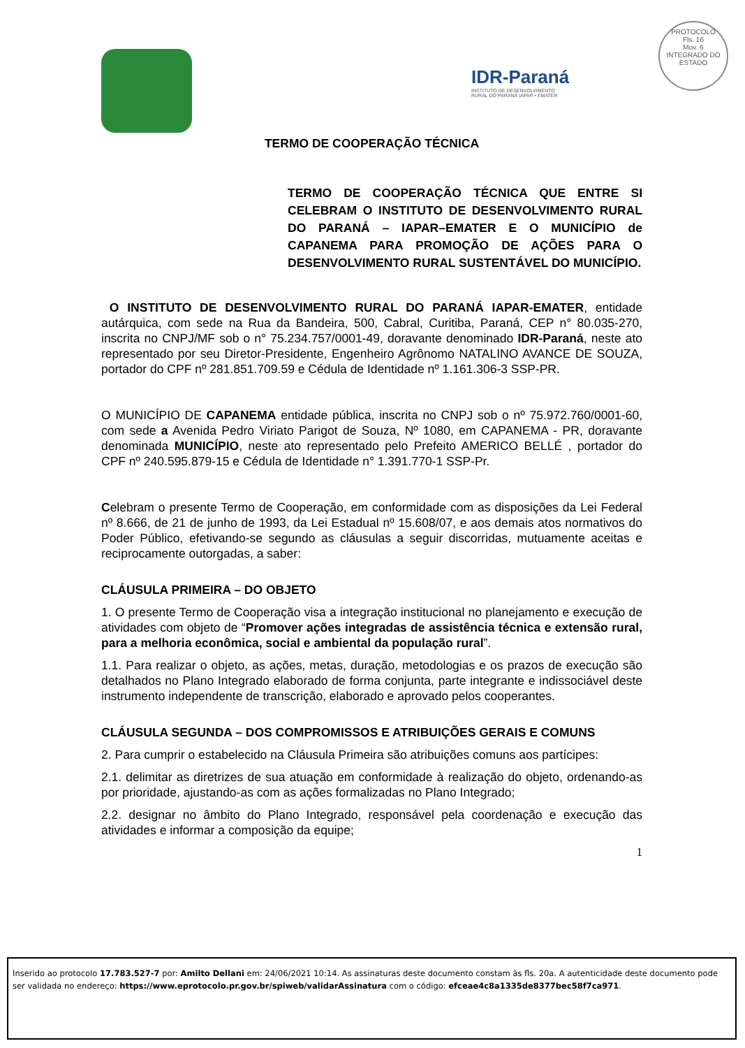IDR-Paraná
INSTITUTO DE DESENVOLVIMENTO
RURAL DO PARANÁ IAPAR • EMATER
PROTOCOLO
Fls. 16
Mov. 6
INTEGRADO DO ESTADO
TERMO DE COOPERAÇÃO TÉCNICA
TERMO DE COOPERAÇÃO TÉCNICA QUE ENTRE SI CELEBRAM O INSTITUTO DE DESENVOLVIMENTO RURAL DO PARANÁ – IAPAR–EMATER E O MUNICÍPIO de CAPANEMA PARA PROMOÇÃO DE AÇÕES PARA O DESENVOLVIMENTO RURAL SUSTENTÁVEL DO MUNICÍPIO.
O INSTITUTO DE DESENVOLVIMENTO RURAL DO PARANÁ IAPAR-EMATER, entidade autárquica, com sede na Rua da Bandeira, 500, Cabral, Curitiba, Paraná, CEP n° 80.035-270, inscrita no CNPJ/MF sob o n° 75.234.757/0001-49, doravante denominado IDR-Paraná, neste ato representado por seu Diretor-Presidente, Engenheiro Agrônomo NATALINO AVANCE DE SOUZA, portador do CPF nº 281.851.709.59 e Cédula de Identidade nº 1.161.306-3 SSP-PR.
O MUNICÍPIO DE CAPANEMA entidade pública, inscrita no CNPJ sob o nº 75.972.760/0001-60, com sede a Avenida Pedro Viriato Parigot de Souza, Nº 1080, em CAPANEMA - PR, doravante denominada MUNICÍPIO, neste ato representado pelo Prefeito AMERICO BELLÉ , portador do CPF nº 240.595.879-15 e Cédula de Identidade n° 1.391.770-1 SSP-Pr.
Celebram o presente Termo de Cooperação, em conformidade com as disposições da Lei Federal nº 8.666, de 21 de junho de 1993, da Lei Estadual nº 15.608/07, e aos demais atos normativos do Poder Público, efetivando-se segundo as cláusulas a seguir discorridas, mutuamente aceitas e reciprocamente outorgadas, a saber:
CLÁUSULA PRIMEIRA – DO OBJETO
1. O presente Termo de Cooperação visa a integração institucional no planejamento e execução de atividades com objeto de “Promover ações integradas de assistência técnica e extensão rural, para a melhoria econômica, social e ambiental da população rural”.
1.1. Para realizar o objeto, as ações, metas, duração, metodologias e os prazos de execução são detalhados no Plano Integrado elaborado de forma conjunta, parte integrante e indissociável deste instrumento independente de transcrição, elaborado e aprovado pelos cooperantes.
CLÁUSULA SEGUNDA – DOS COMPROMISSOS E ATRIBUIÇÕES GERAIS E COMUNS
2. Para cumprir o estabelecido na Cláusula Primeira são atribuições comuns aos partícipes:
2.1. delimitar as diretrizes de sua atuação em conformidade à realização do objeto, ordenando-as por prioridade, ajustando-as com as ações formalizadas no Plano Integrado;
2.2. designar no âmbito do Plano Integrado, responsável pela coordenação e execução das atividades e informar a composição da equipe;
1
Inserido ao protocolo 17.783.527-7 por: Amilto Dellani em: 24/06/2021 10:14. As assinaturas deste documento constam às fls. 20a. A autenticidade deste documento pode ser validada no endereço: https://www.eprotocolo.pr.gov.br/spiweb/validarAssinatura com o código: efceae4c8a1335de8377bec58f7ca971.